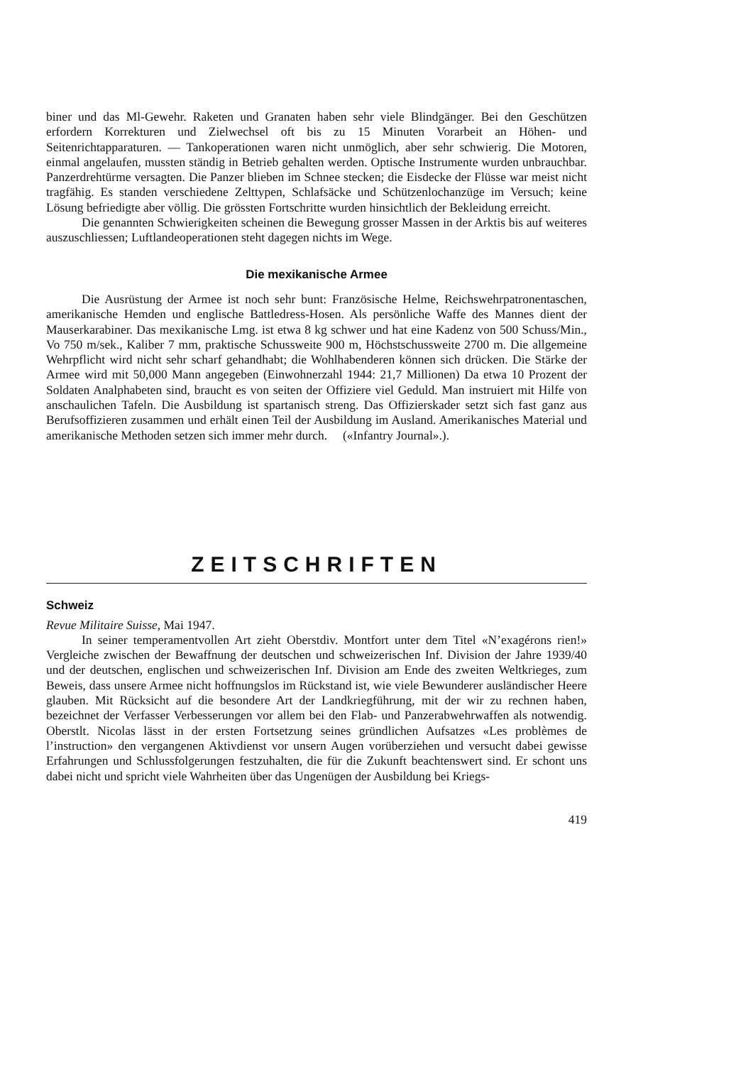biner und das Ml-Gewehr. Raketen und Granaten haben sehr viele Blindgänger. Bei den Geschützen erfordern Korrekturen und Zielwechsel oft bis zu 15 Minuten Vorarbeit an Höhen- und Seitenrichtapparaturen. — Tankoperationen waren nicht unmöglich, aber sehr schwierig. Die Motoren, einmal angelaufen, mussten ständig in Betrieb gehalten werden. Optische Instrumente wurden unbrauchbar. Panzerdrehtürme versagten. Die Panzer blieben im Schnee stecken; die Eisdecke der Flüsse war meist nicht tragfähig. Es standen verschiedene Zelttypen, Schlafsäcke und Schützenlochanzüge im Versuch; keine Lösung befriedigte aber völlig. Die grössten Fortschritte wurden hinsichtlich der Bekleidung erreicht.
Die genannten Schwierigkeiten scheinen die Bewegung grosser Massen in der Arktis bis auf weiteres auszuschliessen; Luftlandeoperationen steht dagegen nichts im Wege.
Die mexikanische Armee
Die Ausrüstung der Armee ist noch sehr bunt: Französische Helme, Reichswehrpatronentaschen, amerikanische Hemden und englische Battledress-Hosen. Als persönliche Waffe des Mannes dient der Mauserkarabiner. Das mexikanische Lmg. ist etwa 8 kg schwer und hat eine Kadenz von 500 Schuss/Min., Vo 750 m/sek., Kaliber 7 mm, praktische Schussweite 900 m, Höchstschussweite 2700 m. Die allgemeine Wehrpflicht wird nicht sehr scharf gehandhabt; die Wohlhabenderen können sich drücken. Die Stärke der Armee wird mit 50,000 Mann angegeben (Einwohnerzahl 1944: 21,7 Millionen) Da etwa 10 Prozent der Soldaten Analphabeten sind, braucht es von seiten der Offiziere viel Geduld. Man instruiert mit Hilfe von anschaulichen Tafeln. Die Ausbildung ist spartanisch streng. Das Offizierskader setzt sich fast ganz aus Berufsoffizieren zusammen und erhält einen Teil der Ausbildung im Ausland. Amerikanisches Material und amerikanische Methoden setzen sich immer mehr durch. («Infantry Journal».).
ZEITSCHRIFTEN
Schweiz
Revue Militaire Suisse, Mai 1947.
In seiner temperamentvollen Art zieht Oberstdiv. Montfort unter dem Titel «N’exagérons rien!» Vergleiche zwischen der Bewaffnung der deutschen und schweizerischen Inf. Division der Jahre 1939/40 und der deutschen, englischen und schweizerischen Inf. Division am Ende des zweiten Weltkrieges, zum Beweis, dass unsere Armee nicht hoffnungslos im Rückstand ist, wie viele Bewunderer ausländischer Heere glauben. Mit Rücksicht auf die besondere Art der Landkriegführung, mit der wir zu rechnen haben, bezeichnet der Verfasser Verbesserungen vor allem bei den Flab- und Panzerabwehrwaffen als notwendig. Oberstlt. Nicolas lässt in der ersten Fortsetzung seines gründlichen Aufsatzes «Les problèmes de l’instruction» den vergangenen Aktivdienst vor unsern Augen vorüberziehen und versucht dabei gewisse Erfahrungen und Schlussfolgerungen festzuhalten, die für die Zukunft beachtenswert sind. Er schont uns dabei nicht und spricht viele Wahrheiten über das Ungenügen der Ausbildung bei Kriegs-
419